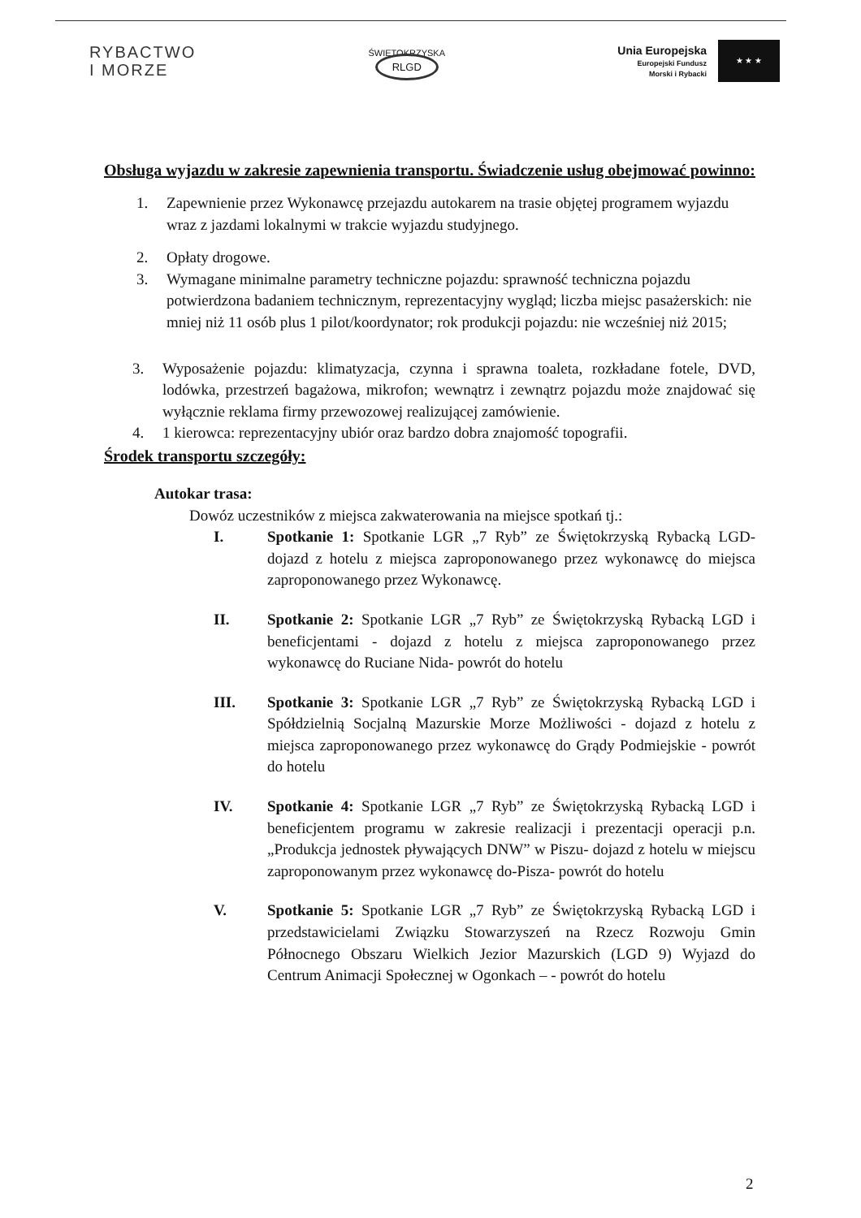RYBACTWO
I MORZE
ŚWIĘTOKRZYSKA
RLGD
Unia Europejska
Europejski Fundusz
Morski i Rybacki
★ ★ ★
Obsługa wyjazdu w zakresie zapewnienia transportu. Świadczenie usług obejmować powinno:
1. Zapewnienie przez Wykonawcę przejazdu autokarem na trasie objętej programem wyjazdu wraz z jazdami lokalnymi w trakcie wyjazdu studyjnego.
2. Opłaty drogowe.
3. Wymagane minimalne parametry techniczne pojazdu: sprawność techniczna pojazdu potwierdzona badaniem technicznym, reprezentacyjny wygląd; liczba miejsc pasażerskich: nie mniej niż 11 osób plus 1 pilot/koordynator; rok produkcji pojazdu: nie wcześniej niż 2015;
3. Wyposażenie pojazdu: klimatyzacja, czynna i sprawna toaleta, rozkładane fotele, DVD, lodówka, przestrzeń bagażowa, mikrofon; wewnątrz i zewnątrz pojazdu może znajdować się wyłącznie reklama firmy przewozowej realizującej zamówienie.
4. 1 kierowca: reprezentacyjny ubiór oraz bardzo dobra znajomość topografii.
Środek transportu szczegóły:
Autokar trasa:
Dowóz uczestników z miejsca zakwaterowania na miejsce spotkań tj.:
I. Spotkanie 1: Spotkanie LGR „7 Ryb” ze Świętokrzyską Rybacką LGD- dojazd z hotelu z miejsca zaproponowanego przez wykonawcę do miejsca zaproponowanego przez Wykonawcę.
II. Spotkanie 2: Spotkanie LGR „7 Ryb” ze Świętokrzyską Rybacką LGD i beneficjentami - dojazd z hotelu z miejsca zaproponowanego przez wykonawcę do Ruciane Nida- powrót do hotelu
III. Spotkanie 3: Spotkanie LGR „7 Ryb” ze Świętokrzyską Rybacką LGD i Spółdzielnią Socjalną Mazurskie Morze Możliwości - dojazd z hotelu z miejsca zaproponowanego przez wykonawcę do Grądy Podmiejskie - powrót do hotelu
IV. Spotkanie 4: Spotkanie LGR „7 Ryb” ze Świętokrzyską Rybacką LGD i beneficjentem programu w zakresie realizacji i prezentacji operacji p.n. „Produkcja jednostek pływających DNW” w Piszu- dojazd z hotelu w miejscu zaproponowanym przez wykonawcę do-Pisza- powrót do hotelu
V. Spotkanie 5: Spotkanie LGR „7 Ryb” ze Świętokrzyską Rybacką LGD i przedstawicielami Związku Stowarzyszeń na Rzecz Rozwoju Gmin Północnego Obszaru Wielkich Jezior Mazurskich (LGD 9) Wyjazd do Centrum Animacji Społecznej w Ogonkach – - powrót do hotelu
2